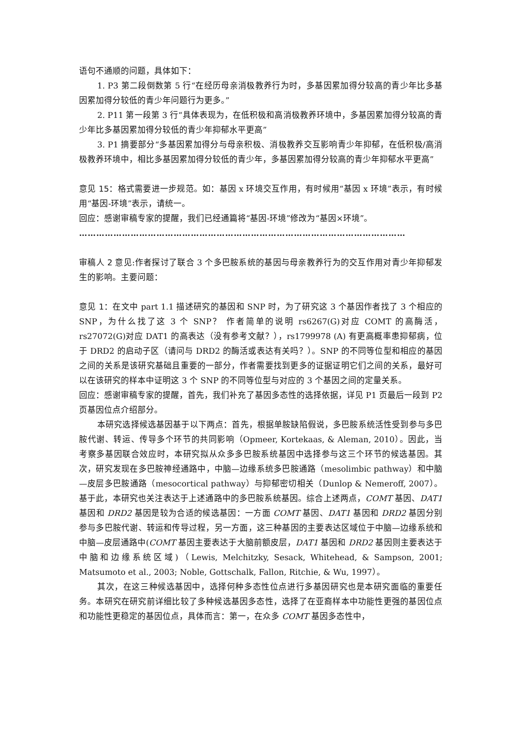语句不通顺的问题，具体如下：
1. P3 第二段倒数第 5 行“在经历母亲消极教养行为时，多基因累加得分较高的青少年比多基因累加得分较低的青少年问题行为更多。”
2. P11 第一段第 3 行“具体表现为，在低积极和高消极教养环境中，多基因累加得分较高的青少年比多基因累加得分较低的青少年抑郁水平更高”
3. P1 摘要部分“多基因累加得分与母亲积极、消极教养交互影响青少年抑郁，在低积极/高消极教养环境中，相比多基因累加得分较低的青少年，多基因累加得分较高的青少年抑郁水平更高”
意见 15：格式需要进一步规范。如：基因 x 环境交互作用，有时候用“基因 x 环境”表示，有时候用“基因-环境”表示，请统一。
回应：感谢审稿专家的提醒，我们已经通篇将“基因-环境”修改为“基因×环境”。
……………………………………………………………………………………………………
审稿人 2 意见:作者探讨了联合 3 个多巴胺系统的基因与母亲教养行为的交互作用对青少年抑郁发生的影响。主要问题：
意见 1：在文中 part 1.1 描述研究的基因和 SNP 时，为了研究这 3 个基因作者找了 3 个相应的 SNP，为什么找了这 3 个 SNP？ 作者简单的说明 rs6267(G)对应 COMT 的高酶活，rs27072(G)对应 DAT1 的高表达（没有参考文献？），rs1799978 (A) 有更高概率患抑郁病，位于 DRD2 的启动子区（请问与 DRD2 的酶活或表达有关吗？）。SNP 的不同等位型和相应的基因之间的关系是该研究基础且重要的一部分，作者需要找到更多的证据证明它们之间的关系，最好可以在该研究的样本中证明这 3 个 SNP 的不同等位型与对应的 3 个基因之间的定量关系。
回应：感谢审稿专家的提醒，首先，我们补充了基因多态性的选择依据，详见 P1 页最后一段到 P2 页基因位点介绍部分。
本研究选择候选基因基于以下两点：首先，根据单胺缺陷假说，多巴胺系统活性受到参与多巴胺代谢、转运、传导多个环节的共同影响（Opmeer, Kortekaas, & Aleman, 2010）。因此，当考察多基因联合效应时，本研究拟从众多多巴胺系统基因中选择参与这三个环节的候选基因。其次，研究发现在多巴胺神经通路中，中脑—边缘系统多巴胺通路（mesolimbic pathway）和中脑—皮层多巴胺通路（mesocortical pathway）与抑郁密切相关（Dunlop & Nemeroff, 2007）。基于此，本研究也关注表达于上述通路中的多巴胺系统基因。综合上述两点，COMT 基因、DAT1 基因和 DRD2 基因是较为合适的候选基因：一方面 COMT 基因、DAT1 基因和 DRD2 基因分别参与多巴胺代谢、转运和传导过程，另一方面，这三种基因的主要表达区域位于中脑—边缘系统和中脑—皮层通路中(COMT 基因主要表达于大脑前额皮层，DAT1 基因和 DRD2 基因则主要表达于中脑和边缘系统区域)（Lewis, Melchitzky, Sesack, Whitehead, & Sampson, 2001; Matsumoto et al., 2003; Noble, Gottschalk, Fallon, Ritchie, & Wu, 1997）。
其次，在这三种候选基因中，选择何种多态性位点进行多基因研究也是本研究面临的重要任务。本研究在研究前详细比较了多种候选基因多态性，选择了在亚裔样本中功能性更强的基因位点和功能性更稳定的基因位点，具体而言：第一，在众多 COMT 基因多态性中，